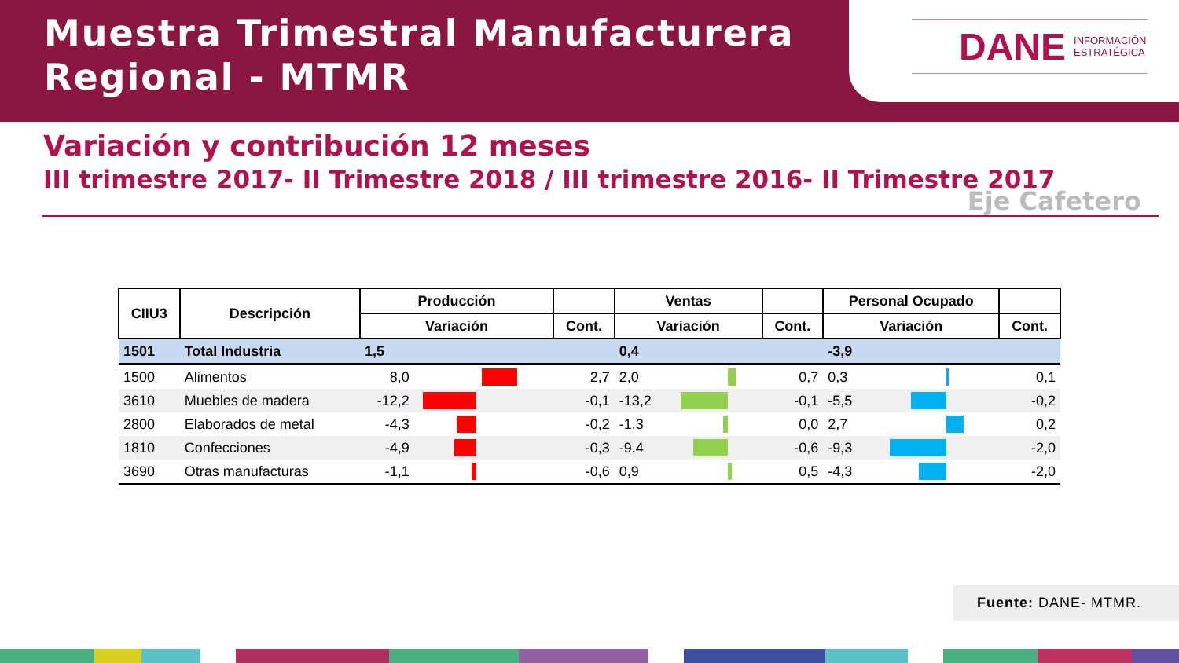Muestra Trimestral Manufacturera
Regional - MTMR
DANE INFORMACIÓN
ESTRATÉGICA
Variación y contribución 12 meses
III trimestre 2017- II Trimestre 2018 / III trimestre 2016- II Trimestre 2017
Eje Cafetero
| CIIU3 | Descripción | Producción | | | Ventas | | | Personal Ocupado | | |
| --- | --- | --- | --- | --- | --- | --- | --- | --- | --- | --- |
| | | Variación | | Cont. | Variación | | Cont. | Variación | | Cont. |
| 1501 | Total Industria | 1,5 | | | 0,4 | | | -3,9 | | |
| 1500 | Alimentos | 8,0 | | 2,7 | 2,0 | | 0,7 | 0,3 | | 0,1 |
| 3610 | Muebles de madera | -12,2 | | -0,1 | -13,2 | | -0,1 | -5,5 | | -0,2 |
| 2800 | Elaborados de metal | -4,3 | | -0,2 | -1,3 | | 0,0 | 2,7 | | 0,2 |
| 1810 | Confecciones | -4,9 | | -0,3 | -9,4 | | -0,6 | -9,3 | | -2,0 |
| 3690 | Otras manufacturas | -1,1 | | -0,6 | 0,9 | | 0,5 | -4,3 | | -2,0 |
Fuente: DANE- MTMR.